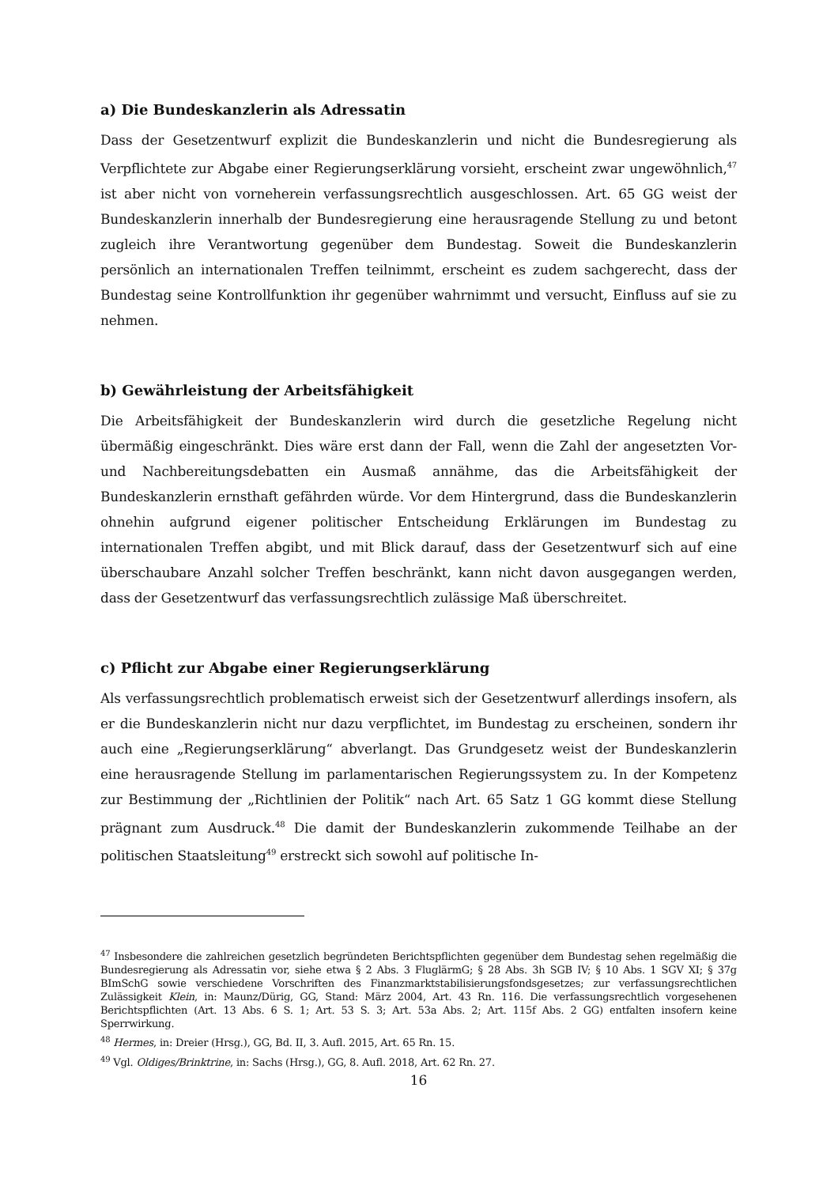a) Die Bundeskanzlerin als Adressatin
Dass der Gesetzentwurf explizit die Bundeskanzlerin und nicht die Bundesregierung als Verpflichtete zur Abgabe einer Regierungserklärung vorsieht, erscheint zwar ungewöhnlich,<sup>47</sup> ist aber nicht von vorneherein verfassungsrechtlich ausgeschlossen. Art. 65 GG weist der Bundeskanzlerin innerhalb der Bundesregierung eine herausragende Stellung zu und betont zugleich ihre Verantwortung gegenüber dem Bundestag. Soweit die Bundeskanzlerin persönlich an internationalen Treffen teilnimmt, erscheint es zudem sachgerecht, dass der Bundestag seine Kontrollfunktion ihr gegenüber wahrnimmt und versucht, Einfluss auf sie zu nehmen.
b) Gewährleistung der Arbeitsfähigkeit
Die Arbeitsfähigkeit der Bundeskanzlerin wird durch die gesetzliche Regelung nicht übermäßig eingeschränkt. Dies wäre erst dann der Fall, wenn die Zahl der angesetzten Vor- und Nachbereitungsdebatten ein Ausmaß annähme, das die Arbeitsfähigkeit der Bundeskanzlerin ernsthaft gefährden würde. Vor dem Hintergrund, dass die Bundeskanzlerin ohnehin aufgrund eigener politischer Entscheidung Erklärungen im Bundestag zu internationalen Treffen abgibt, und mit Blick darauf, dass der Gesetzentwurf sich auf eine überschaubare Anzahl solcher Treffen beschränkt, kann nicht davon ausgegangen werden, dass der Gesetzentwurf das verfassungsrechtlich zulässige Maß überschreitet.
c) Pflicht zur Abgabe einer Regierungserklärung
Als verfassungsrechtlich problematisch erweist sich der Gesetzentwurf allerdings insofern, als er die Bundeskanzlerin nicht nur dazu verpflichtet, im Bundestag zu erscheinen, sondern ihr auch eine „Regierungserklärung“ abverlangt. Das Grundgesetz weist der Bundeskanzlerin eine herausragende Stellung im parlamentarischen Regierungssystem zu. In der Kompetenz zur Bestimmung der „Richtlinien der Politik“ nach Art. 65 Satz 1 GG kommt diese Stellung prägnant zum Ausdruck.<sup>48</sup> Die damit der Bundeskanzlerin zukommende Teilhabe an der politischen Staatsleitung<sup>49</sup> erstreckt sich sowohl auf politische In-
<sup>47</sup> Insbesondere die zahlreichen gesetzlich begründeten Berichtspflichten gegenüber dem Bundestag sehen regelmäßig die Bundesregierung als Adressatin vor, siehe etwa § 2 Abs. 3 FluglärmG; § 28 Abs. 3h SGB IV; § 10 Abs. 1 SGV XI; § 37g BImSchG sowie verschiedene Vorschriften des Finanzmarktstabilisierungsfondsgesetzes; zur verfassungsrechtlichen Zulässigkeit Klein, in: Maunz/Dürig, GG, Stand: März 2004, Art. 43 Rn. 116. Die verfassungsrechtlich vorgesehenen Berichtspflichten (Art. 13 Abs. 6 S. 1; Art. 53 S. 3; Art. 53a Abs. 2; Art. 115f Abs. 2 GG) entfalten insofern keine Sperrwirkung.
<sup>48</sup> Hermes, in: Dreier (Hrsg.), GG, Bd. II, 3. Aufl. 2015, Art. 65 Rn. 15.
<sup>49</sup> Vgl. Oldiges/Brinktrine, in: Sachs (Hrsg.), GG, 8. Aufl. 2018, Art. 62 Rn. 27.
16